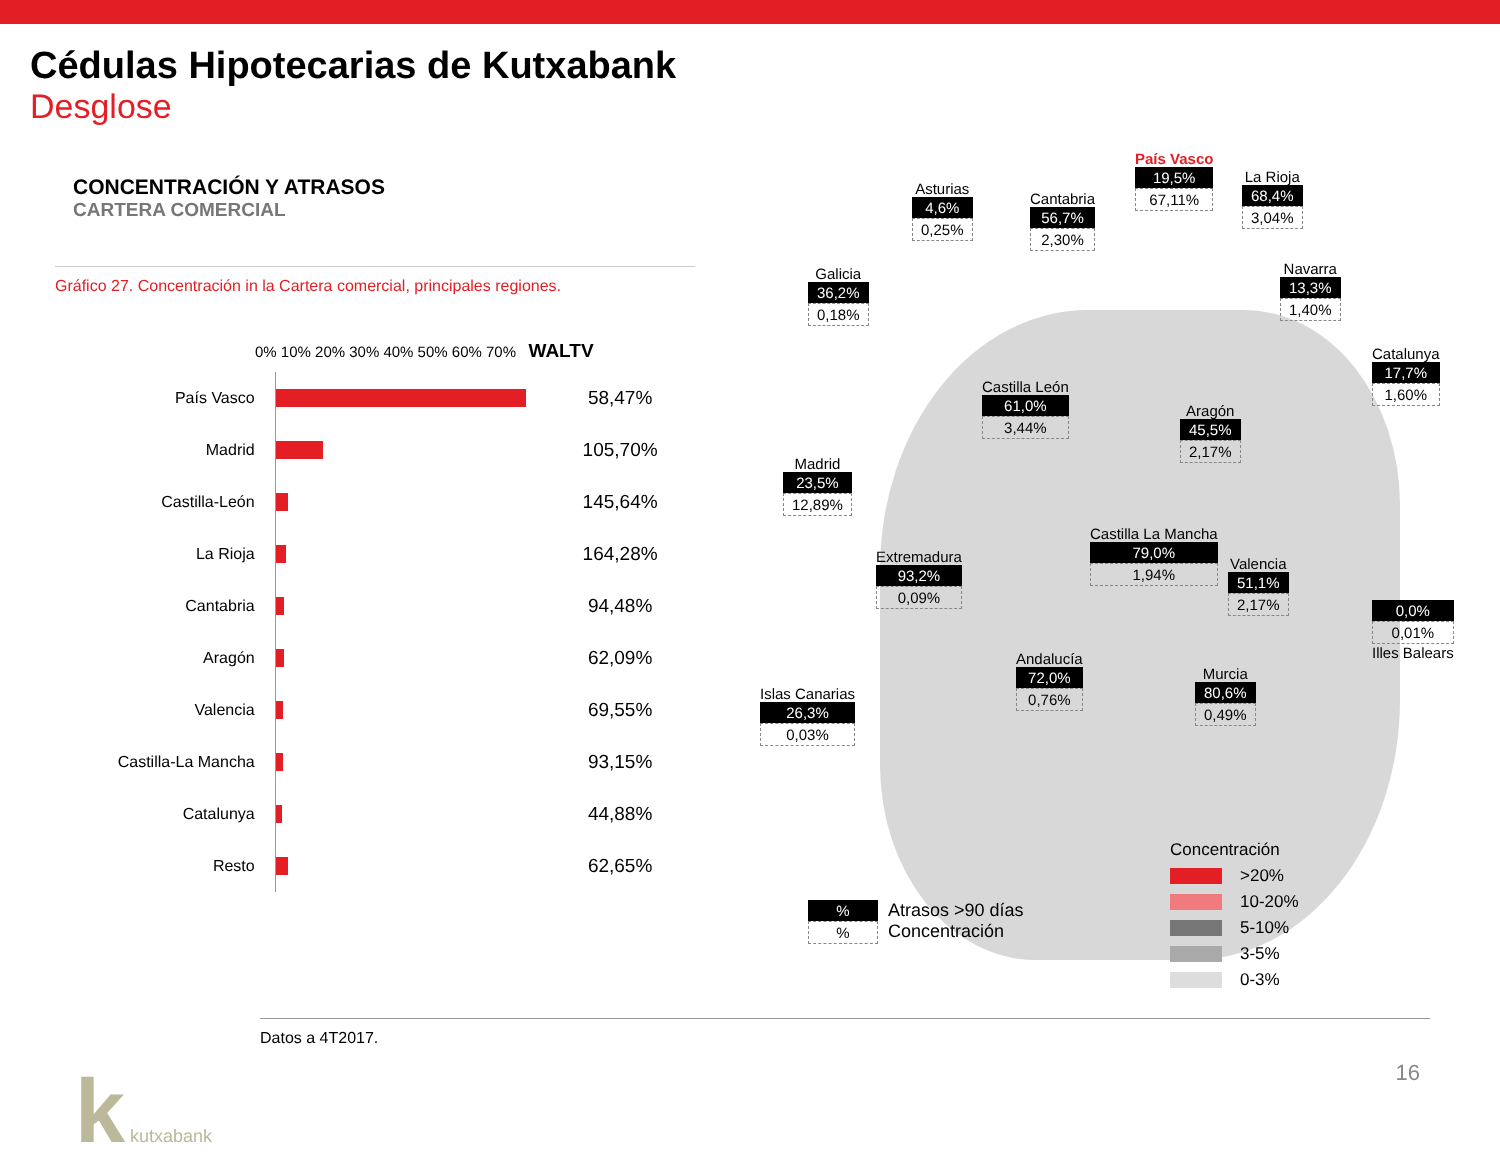Cédulas Hipotecarias de Kutxabank
Desglose
CONCENTRACIÓN Y ATRASOS
CARTERA COMERCIAL
Gráfico 27. Concentración in la Cartera comercial, principales regiones.
0% 10% 20% 30% 40% 50% 60% 70% WALTV
País Vasco
58,47%
Madrid
105,70%
Castilla-León
145,64%
La Rioja
164,28%
Cantabria
94,48%
Aragón
62,09%
Valencia
69,55%
Castilla-La Mancha
93,15%
Catalunya
44,88%
Resto
62,65%
Asturias
4,6%
0,25%
Cantabria
56,7%
2,30%
País Vasco
19,5%
67,11%
La Rioja
68,4%
3,04%
Navarra
13,3%
1,40%
Galicia
36,2%
0,18%
Catalunya
17,7%
1,60%
Castilla León
61,0%
3,44%
Aragón
45,5%
2,17%
Madrid
23,5%
12,89%
Castilla La Mancha
79,0%
1,94%
Extremadura
93,2%
0,09%
Valencia
51,1%
2,17%
0,0%
0,01%
Illes Balears
Andalucía
72,0%
0,76%
Murcia
80,6%
0,49%
Islas Canarias
26,3%
0,03%
%%
Atrasos >90 días
Concentración
Concentración
>20%
10-20%
5-10%
3-5%
0-3%
Datos a 4T2017.
k kutxabank 16